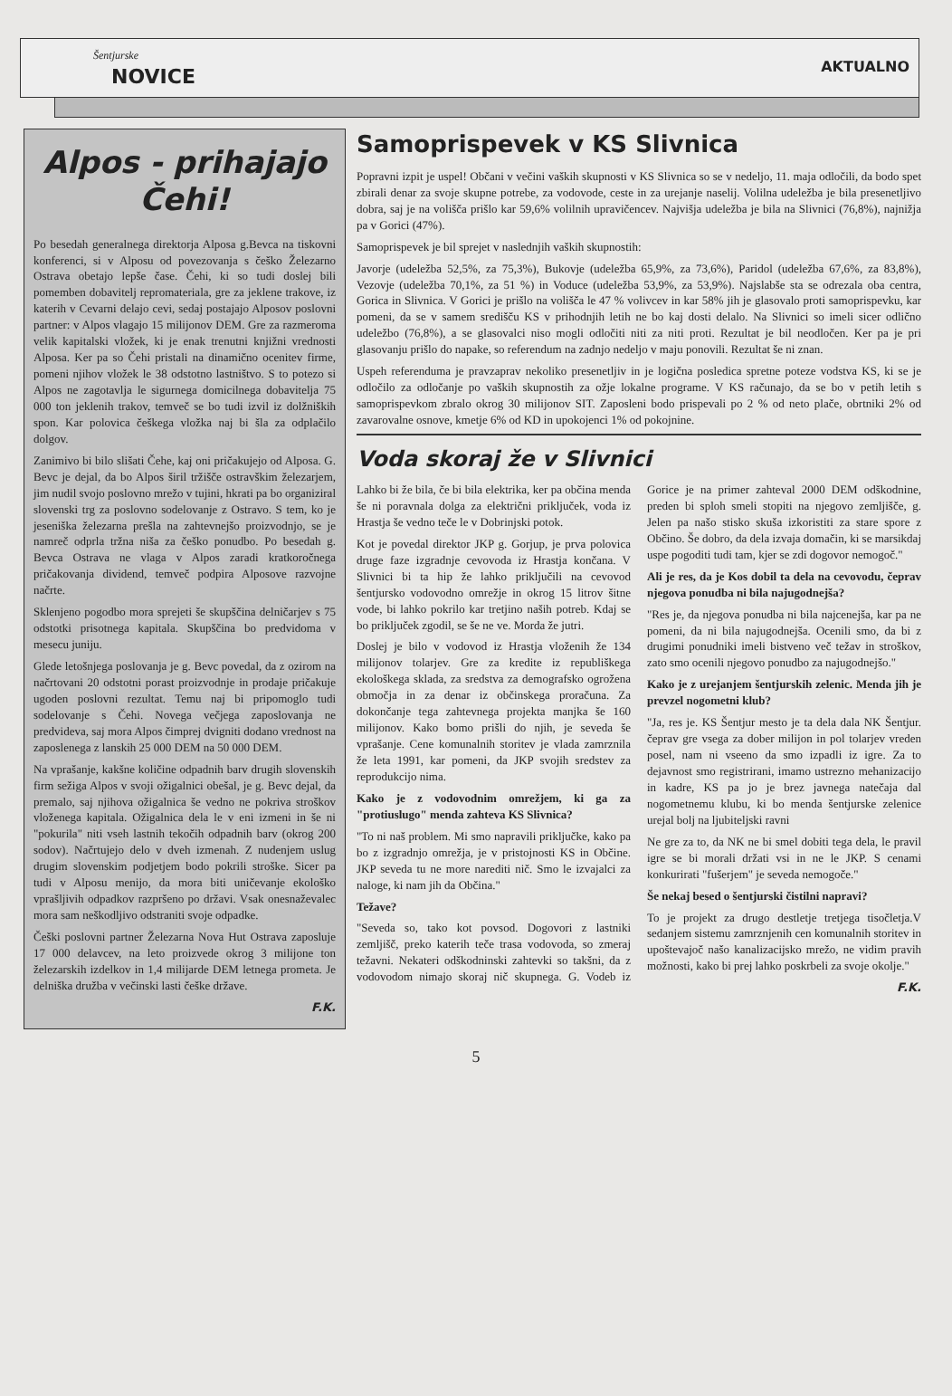Šentjurske
NOVICE
AKTUALNO
Alpos - prihajajo Čehi!
Po besedah generalnega direktorja Alposa g.Bevca na tiskovni konferenci, si v Alposu od povezovanja s češko Železarno Ostrava obetajo lepše čase. Čehi, ki so tudi doslej bili pomemben dobavitelj repromateriala, gre za jeklene trakove, iz katerih v Cevarni delajo cevi, sedaj postajajo Alposov poslovni partner: v Alpos vlagajo 15 milijonov DEM. Gre za razmeroma velik kapitalski vložek, ki je enak trenutni knjižni vrednosti Alposa. Ker pa so Čehi pristali na dinamično ocenitev firme, pomeni njihov vložek le 38 odstotno lastništvo. S to potezo si Alpos ne zagotavlja le sigurnega domicilnega dobavitelja 75 000 ton jeklenih trakov, temveč se bo tudi izvil iz dolžniških spon. Kar polovica češkega vložka naj bi šla za odplačilo dolgov.
Zanimivo bi bilo slišati Čehe, kaj oni pričakujejo od Alposa. G. Bevc je dejal, da bo Alpos širil tržišče ostravškim železarjem, jim nudil svojo poslovno mrežo v tujini, hkrati pa bo organiziral slovenski trg za poslovno sodelovanje z Ostravo. S tem, ko je jeseniška železarna prešla na zahtevnejšo proizvodnjo, se je namreč odprla tržna niša za češko ponudbo. Po besedah g. Bevca Ostrava ne vlaga v Alpos zaradi kratkoročnega pričakovanja dividend, temveč podpira Alposove razvojne načrte.
Sklenjeno pogodbo mora sprejeti še skupščina delničarjev s 75 odstotki prisotnega kapitala. Skupščina bo predvidoma v mesecu juniju.
Glede letošnjega poslovanja je g. Bevc povedal, da z ozirom na načrtovani 20 odstotni porast proizvodnje in prodaje pričakuje ugoden poslovni rezultat. Temu naj bi pripomoglo tudi sodelovanje s Čehi. Novega večjega zaposlovanja ne predvideva, saj mora Alpos čimprej dvigniti dodano vrednost na zaposlenega z lanskih 25 000 DEM na 50 000 DEM.
Na vprašanje, kakšne količine odpadnih barv drugih slovenskih firm sežiga Alpos v svoji ožigalnici obešal, je g. Bevc dejal, da premalo, saj njihova ožigalnica še vedno ne pokriva stroškov vloženega kapitala. Ožigalnica dela le v eni izmeni in še ni "pokurila" niti vseh lastnih tekočih odpadnih barv (okrog 200 sodov). Načrtujejo delo v dveh izmenah. Z nudenjem uslug drugim slovenskim podjetjem bodo pokrili stroške. Sicer pa tudi v Alposu menijo, da mora biti uničevanje ekološko vprašljivih odpadkov razpršeno po državi. Vsak onesnaževalec mora sam neškodljivo odstraniti svoje odpadke.
Češki poslovni partner Železarna Nova Hut Ostrava zaposluje 17 000 delavcev, na leto proizvede okrog 3 milijone ton železarskih izdelkov in 1,4 milijarde DEM letnega prometa. Je delniška družba v večinski lasti češke države.
F.K.
Samoprispevek v KS Slivnica
Popravni izpit je uspel! Občani v večini vaških skupnosti v KS Slivnica so se v nedeljo, 11. maja odločili, da bodo spet zbirali denar za svoje skupne potrebe, za vodovode, ceste in za urejanje naselij. Volilna udeležba je bila presenetljivo dobra, saj je na volišča prišlo kar 59,6% volilnih upravičencev. Najvišja udeležba je bila na Slivnici (76,8%), najnižja pa v Gorici (47%).
Samoprispevek je bil sprejet v naslednjih vaških skupnostih:
Javorje (udeležba 52,5%, za 75,3%), Bukovje (udeležba 65,9%, za 73,6%), Paridol (udeležba 67,6%, za 83,8%), Vezovje (udeležba 70,1%, za 51 %) in Voduce (udeležba 53,9%, za 53,9%). Najslabše sta se odrezala oba centra, Gorica in Slivnica. V Gorici je prišlo na volišča le 47 % volivcev in kar 58% jih je glasovalo proti samoprispevku, kar pomeni, da se v samem središču KS v prihodnjih letih ne bo kaj dosti delalo. Na Slivnici so imeli sicer odlično udeležbo (76,8%), a se glasovalci niso mogli odločiti niti za niti proti. Rezultat je bil neodločen. Ker pa je pri glasovanju prišlo do napake, so referendum na zadnjo nedeljo v maju ponovili. Rezultat še ni znan.
Uspeh referenduma je pravzaprav nekoliko presenetljiv in je logična posledica spretne poteze vodstva KS, ki se je odločilo za odločanje po vaških skupnostih za ožje lokalne programe. V KS računajo, da se bo v petih letih s samoprispevkom zbralo okrog 30 milijonov SIT. Zaposleni bodo prispevali po 2 % od neto plače, obrtniki 2% od zavarovalne osnove, kmetje 6% od KD in upokojenci 1% od pokojnine.
Voda skoraj že v Slivnici
Lahko bi že bila, če bi bila elektrika, ker pa občina menda še ni poravnala dolga za električni priključek, voda iz Hrastja še vedno teče le v Dobrinjski potok.
Kot je povedal direktor JKP g. Gorjup, je prva polovica druge faze izgradnje cevovoda iz Hrastja končana. V Slivnici bi ta hip že lahko priključili na cevovod šentjursko vodovodno omrežje in okrog 15 litrov šitne vode, bi lahko pokrilo kar tretjino naših potreb. Kdaj se bo priključek zgodil, se še ne ve. Morda že jutri.
Doslej je bilo v vodovod iz Hrastja vloženih že 134 milijonov tolarjev. Gre za kredite iz republiškega ekološkega sklada, za sredstva za demografsko ogrožena območja in za denar iz občinskega proračuna. Za dokončanje tega zahtevnega projekta manjka še 160 milijonov. Kako bomo prišli do njih, je seveda še vprašanje. Cene komunalnih storitev je vlada zamrznila že leta 1991, kar pomeni, da JKP svojih sredstev za reprodukcijo nima.
Kako je z vodovodnim omrežjem, ki ga za "protiuslugo" menda zahteva KS Slivnica?
"To ni naš problem. Mi smo napravili priključke, kako pa bo z izgradnjo omrežja, je v pristojnosti KS in Občine. JKP seveda tu ne more narediti nič. Smo le izvajalci za naloge, ki nam jih da Občina."
Težave?
"Seveda so, tako kot povsod. Dogovori z lastniki zemljišč, preko katerih teče trasa vodovoda, so zmeraj težavni. Nekateri odškodninski zahtevki so takšni, da z vodovodom nimajo skoraj nič skupnega. G. Vodeb iz Gorice je na primer zahteval 2000 DEM odškodnine, preden bi sploh smeli stopiti na njegovo zemljišče, g. Jelen pa našo stisko skuša izkoristiti za stare spore z Občino. Še dobro, da dela izvaja domačin, ki se marsikdaj uspe pogoditi tudi tam, kjer se zdi dogovor nemogoč."
Ali je res, da je Kos dobil ta dela na cevovodu, čeprav njegova ponudba ni bila najugodnejša?
"Res je, da njegova ponudba ni bila najcenejša, kar pa ne pomeni, da ni bila najugodnejša. Ocenili smo, da bi z drugimi ponudniki imeli bistveno več težav in stroškov, zato smo ocenili njegovo ponudbo za najugodnejšo."
Kako je z urejanjem šentjurskih zelenic. Menda jih je prevzel nogometni klub?
"Ja, res je. KS Šentjur mesto je ta dela dala NK Šentjur. čeprav gre vsega za dober milijon in pol tolarjev vreden posel, nam ni vseeno da smo izpadli iz igre. Za to dejavnost smo registrirani, imamo ustrezno mehanizacijo in kadre, KS pa jo je brez javnega natečaja dal nogometnemu klubu, ki bo menda šentjurske zelenice urejal bolj na ljubiteljski ravni
Ne gre za to, da NK ne bi smel dobiti tega dela, le pravil igre se bi morali držati vsi in ne le JKP. S cenami konkurirati "fušerjem" je seveda nemogoče."
Še nekaj besed o šentjurski čistilni napravi?
To je projekt za drugo destletje tretjega tisočletja.V sedanjem sistemu zamrznjenih cen komunalnih storitev in upoštevajoč našo kanalizacijsko mrežo, ne vidim pravih možnosti, kako bi prej lahko poskrbeli za svoje okolje."
F.K.
5